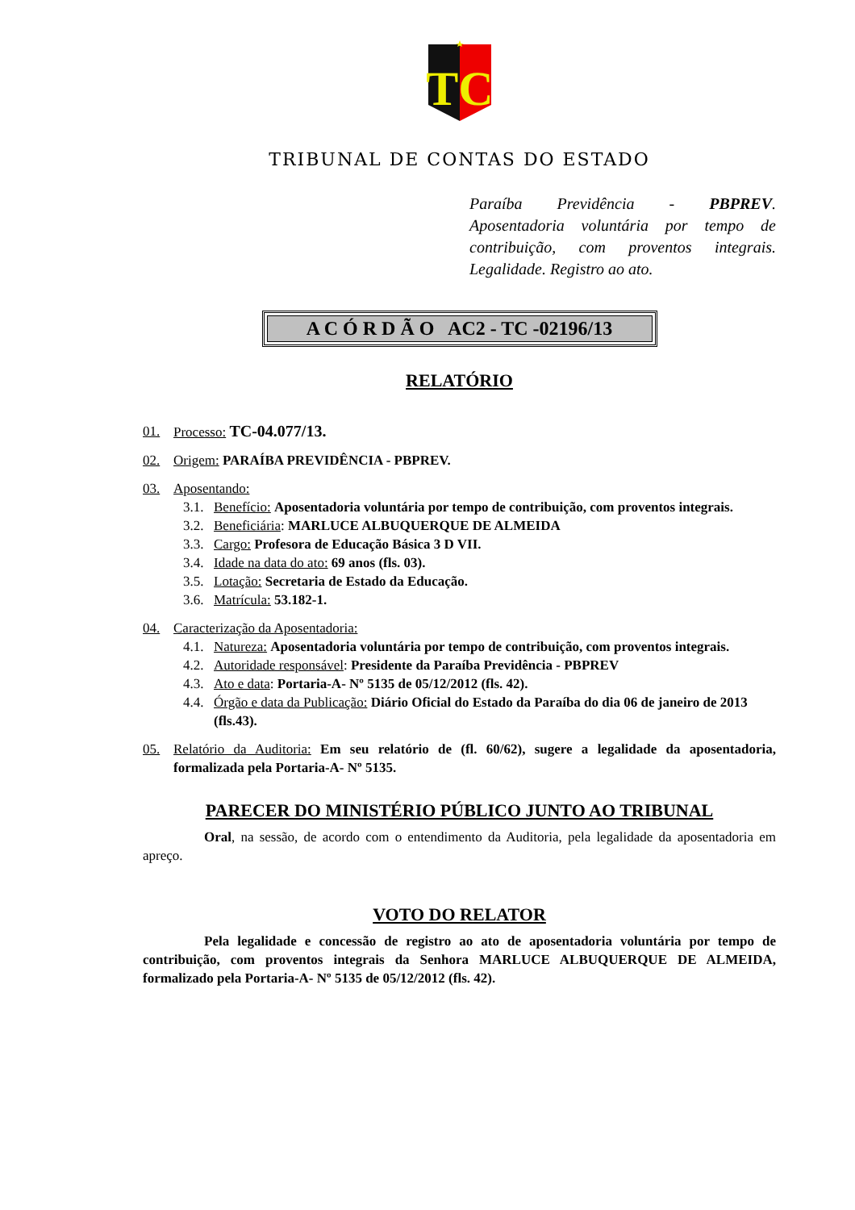TC
TRIBUNAL DE CONTAS DO ESTADO
Paraíba Previdência - PBPREV. Aposentadoria voluntária por tempo de contribuição, com proventos integrais. Legalidade. Registro ao ato.
A C Ó R D Ã O AC2 - TC -02196/13
RELATÓRIO
01. Processo: TC-04.077/13.
02. Origem: PARAÍBA PREVIDÊNCIA - PBPREV.
03. Aposentando:
3.1. Benefício: Aposentadoria voluntária por tempo de contribuição, com proventos integrais.
3.2. Beneficiária: MARLUCE ALBUQUERQUE DE ALMEIDA
3.3. Cargo: Profesora de Educação Básica 3 D VII.
3.4. Idade na data do ato: 69 anos (fls. 03).
3.5. Lotação: Secretaria de Estado da Educação.
3.6. Matrícula: 53.182-1.
04. Caracterização da Aposentadoria:
4.1. Natureza: Aposentadoria voluntária por tempo de contribuição, com proventos integrais.
4.2. Autoridade responsável: Presidente da Paraíba Previdência - PBPREV
4.3. Ato e data: Portaria-A- Nº 5135 de 05/12/2012 (fls. 42).
4.4. Órgão e data da Publicação: Diário Oficial do Estado da Paraíba do dia 06 de janeiro de 2013 (fls.43).
05. Relatório da Auditoria: Em seu relatório de (fl. 60/62), sugere a legalidade da aposentadoria, formalizada pela Portaria-A- Nº 5135.
PARECER DO MINISTÉRIO PÚBLICO JUNTO AO TRIBUNAL
Oral, na sessão, de acordo com o entendimento da Auditoria, pela legalidade da aposentadoria em apreço.
VOTO DO RELATOR
Pela legalidade e concessão de registro ao ato de aposentadoria voluntária por tempo de contribuição, com proventos integrais da Senhora MARLUCE ALBUQUERQUE DE ALMEIDA, formalizado pela Portaria-A- Nº 5135 de 05/12/2012 (fls. 42).